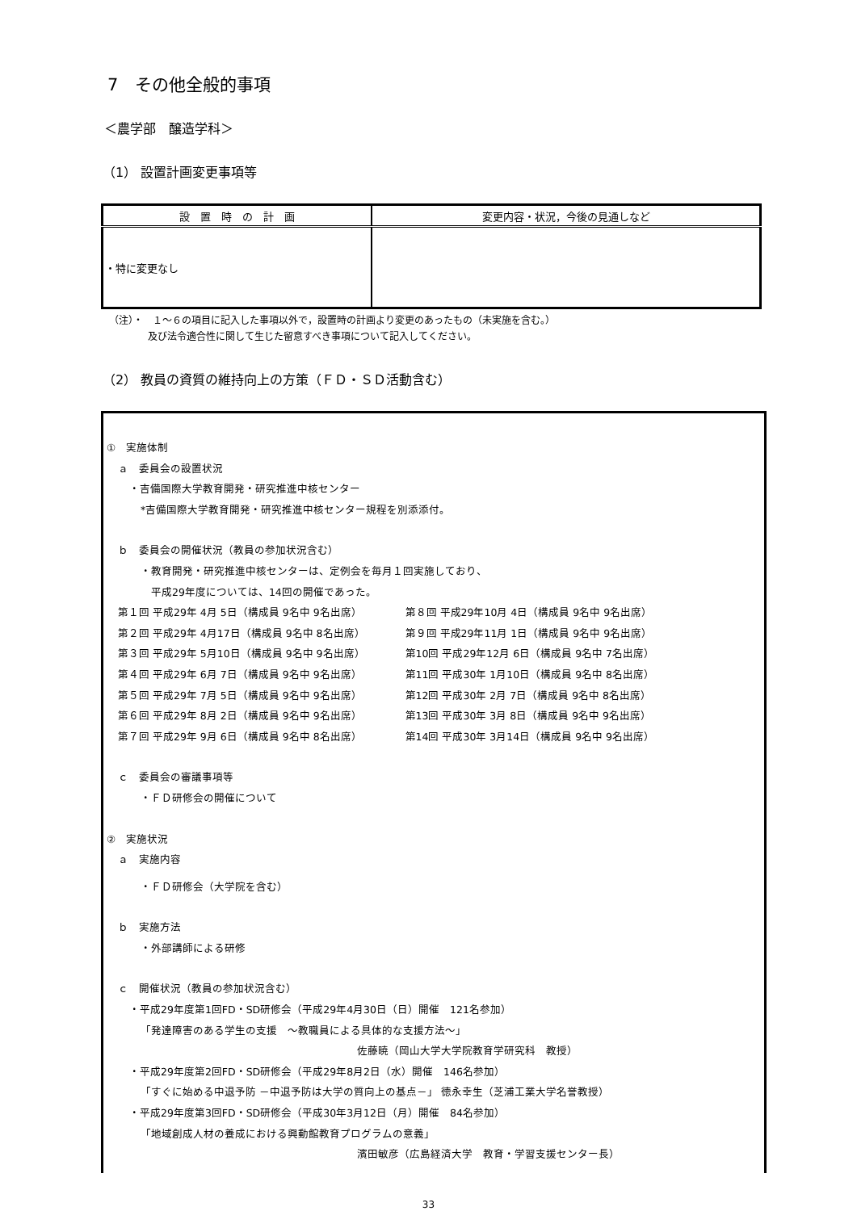7　その他全般的事項
＜農学部　醸造学科＞
（1） 設置計画変更事項等
| 設 置 時 の 計 画 | 変更内容・状況，今後の見通しなど |
| --- | --- |
| ・特に変更なし | |
（注）・　１～６の項目に記入した事項以外で，設置時の計画より変更のあったもの（未実施を含む。）
　　　　及び法令適合性に関して生じた留意すべき事項について記入してください。
（2） 教員の資質の維持向上の方策（ＦＤ・ＳＤ活動含む）
①　実施体制
ａ　委員会の設置状況
・吉備国際大学教育開発・研究推進中核センター
*吉備国際大学教育開発・研究推進中核センター規程を別添添付。
ｂ　委員会の開催状況（教員の参加状況含む）
・教育開発・研究推進中核センターは、定例会を毎月１回実施しており、
　平成29年度については、14回の開催であった。
| 第１回 平成29年 4月 5日（構成員 9名中 9名出席） | 第８回 平成29年10月 4日（構成員 9名中 9名出席） |
| 第２回 平成29年 4月17日（構成員 9名中 8名出席） | 第９回 平成29年11月 1日（構成員 9名中 9名出席） |
| 第３回 平成29年 5月10日（構成員 9名中 9名出席） | 第10回 平成29年12月 6日（構成員 9名中 7名出席） |
| 第４回 平成29年 6月 7日（構成員 9名中 9名出席） | 第11回 平成30年 1月10日（構成員 9名中 8名出席） |
| 第５回 平成29年 7月 5日（構成員 9名中 9名出席） | 第12回 平成30年 2月 7日（構成員 9名中 8名出席） |
| 第６回 平成29年 8月 2日（構成員 9名中 9名出席） | 第13回 平成30年 3月 8日（構成員 9名中 9名出席） |
| 第７回 平成29年 9月 6日（構成員 9名中 8名出席） | 第14回 平成30年 3月14日（構成員 9名中 9名出席） |
ｃ　委員会の審議事項等
・ＦＤ研修会の開催について
②　実施状況
ａ　実施内容
・ＦＤ研修会（大学院を含む）
ｂ　実施方法
・外部講師による研修
ｃ　開催状況（教員の参加状況含む）
・平成29年度第1回FD・SD研修会（平成29年4月30日（日）開催　121名参加）
「発達障害のある学生の支援　～教職員による具体的な支援方法～」
佐藤暁（岡山大学大学院教育学研究科　教授）
・平成29年度第2回FD・SD研修会（平成29年8月2日（水）開催　146名参加）
「すぐに始める中退予防 －中退予防は大学の質向上の基点－」 徳永幸生（芝浦工業大学名誉教授）
・平成29年度第3回FD・SD研修会（平成30年3月12日（月）開催　84名参加）
「地域創成人材の養成における興動館教育プログラムの意義」
濱田敏彦（広島経済大学　教育・学習支援センター長）
33